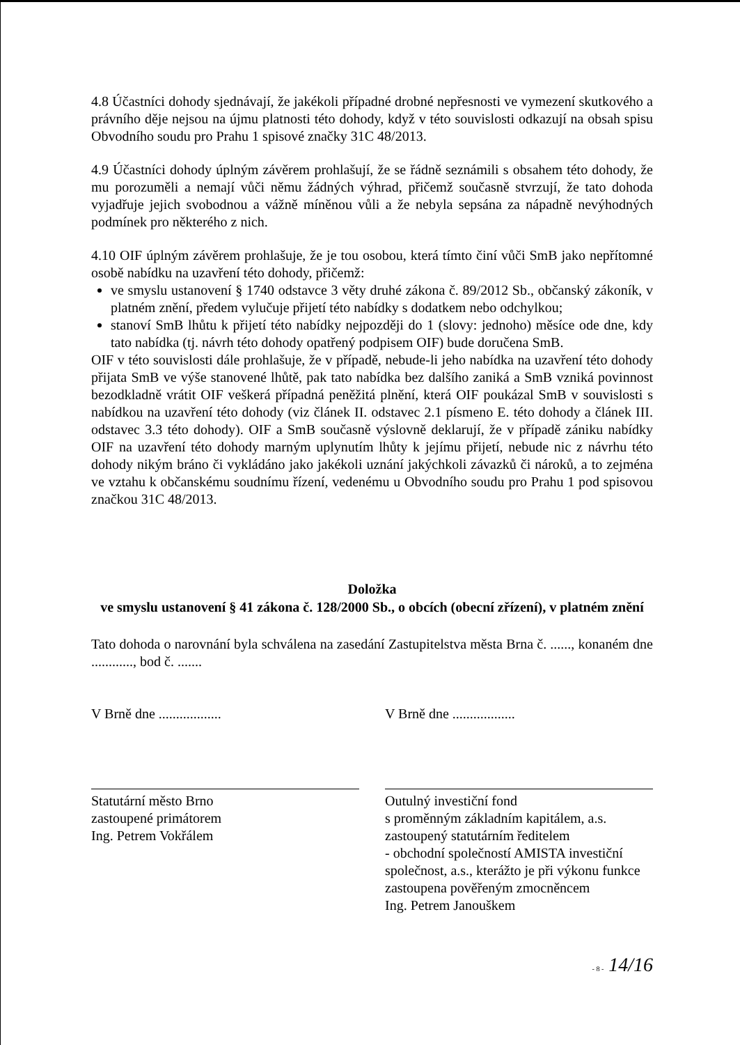4.8 Účastníci dohody sjednávají, že jakékoli případné drobné nepřesnosti ve vymezení skutkového a právního děje nejsou na újmu platnosti této dohody, když v této souvislosti odkazují na obsah spisu Obvodního soudu pro Prahu 1 spisové značky 31C 48/2013.
4.9 Účastníci dohody úplným závěrem prohlašují, že se řádně seznámili s obsahem této dohody, že mu porozuměli a nemají vůči němu žádných výhrad, přičemž současně stvrzují, že tato dohoda vyjadřuje jejich svobodnou a vážně míněnou vůli a že nebyla sepsána za nápadně nevýhodných podmínek pro některého z nich.
4.10 OIF úplným závěrem prohlašuje, že je tou osobou, která tímto činí vůči SmB jako nepřítomné osobě nabídku na uzavření této dohody, přičemž:
ve smyslu ustanovení § 1740 odstavce 3 věty druhé zákona č. 89/2012 Sb., občanský zákoník, v platném znění, předem vylučuje přijetí této nabídky s dodatkem nebo odchylkou;
stanoví SmB lhůtu k přijetí této nabídky nejpozději do 1 (slovy: jednoho) měsíce ode dne, kdy tato nabídka (tj. návrh této dohody opatřený podpisem OIF) bude doručena SmB.
OIF v této souvislosti dále prohlašuje, že v případě, nebude-li jeho nabídka na uzavření této dohody přijata SmB ve výše stanovené lhůtě, pak tato nabídka bez dalšího zaniká a SmB vzniká povinnost bezodkladně vrátit OIF veškerá případná peněžitá plnění, která OIF poukázal SmB v souvislosti s nabídkou na uzavření této dohody (viz článek II. odstavec 2.1 písmeno E. této dohody a článek III. odstavec 3.3 této dohody). OIF a SmB současně výslovně deklarují, že v případě zániku nabídky OIF na uzavření této dohody marným uplynutím lhůty k jejímu přijetí, nebude nic z návrhu této dohody nikým bráno či vykládáno jako jakékoli uznání jakýchkoli závazků či nároků, a to zejména ve vztahu k občanskému soudnímu řízení, vedenému u Obvodního soudu pro Prahu 1 pod spisovou značkou 31C 48/2013.
Doložka
ve smyslu ustanovení § 41 zákona č. 128/2000 Sb., o obcích (obecní zřízení), v platném znění
Tato dohoda o narovnání byla schválena na zasedání Zastupitelstva města Brna č. ......, konaném dne ............, bod č. .......
V Brně dne .................. V Brně dne ..................
Statutární město Brno
zastoupené primátorem
Ing. Petrem Vokřálem
Outulný investiční fond
s proměnným základním kapitálem, a.s.
zastoupený statutárním ředitelem
- obchodní společností AMISTA investiční společnost, a.s., kterážto je při výkonu funkce zastoupena pověřeným zmocněncem
Ing. Petrem Janouškem
- 8 - 14/16